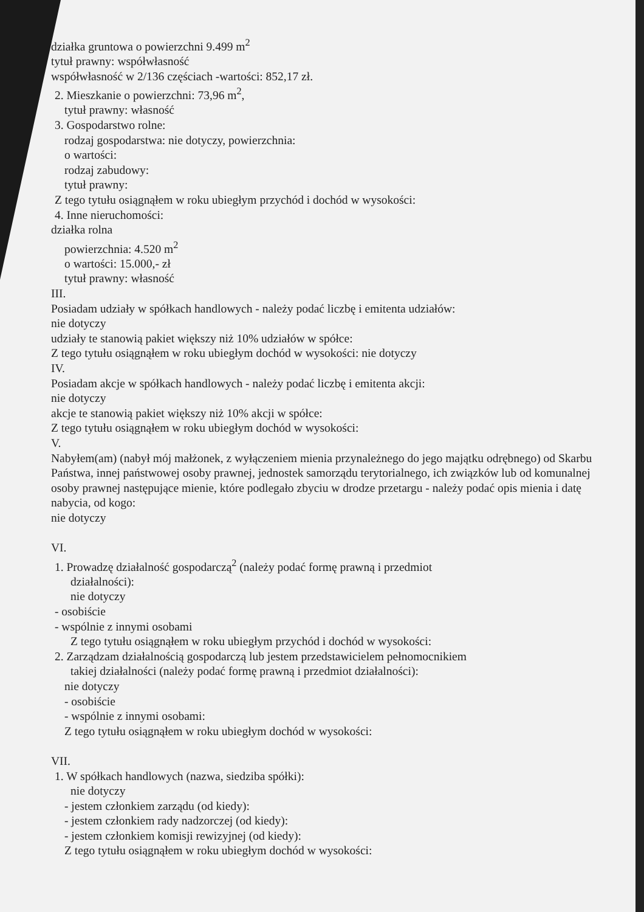działka gruntowa o powierzchni 9.499 m<sup>2</sup>
tytuł prawny: współwłasność
współwłasność w 2/136 częściach -wartości: 852,17 zł.
2. Mieszkanie o powierzchni: 73,96 m<sup>2</sup>,
tytuł prawny: własność
3. Gospodarstwo rolne:
rodzaj gospodarstwa: nie dotyczy, powierzchnia:
o wartości:
rodzaj zabudowy:
tytuł prawny:
Z tego tytułu osiągnąłem w roku ubiegłym przychód i dochód w wysokości:
4. Inne nieruchomości:
działka rolna
powierzchnia: 4.520 m<sup>2</sup>
o wartości: 15.000,- zł
tytuł prawny: własność
III.
Posiadam udziały w spółkach handlowych - należy podać liczbę i emitenta udziałów:
nie dotyczy
udziały te stanowią pakiet większy niż 10% udziałów w spółce:
Z tego tytułu osiągnąłem w roku ubiegłym dochód w wysokości: nie dotyczy
IV.
Posiadam akcje w spółkach handlowych - należy podać liczbę i emitenta akcji:
nie dotyczy
akcje te stanowią pakiet większy niż 10% akcji w spółce:
Z tego tytułu osiągnąłem w roku ubiegłym dochód w wysokości:
V.
Nabyłem(am) (nabył mój małżonek, z wyłączeniem mienia przynależnego do jego majątku odrębnego) od Skarbu Państwa, innej państwowej osoby prawnej, jednostek samorządu terytorialnego, ich związków lub od komunalnej osoby prawnej następujące mienie, które podlegało zbyciu w drodze przetargu - należy podać opis mienia i datę nabycia, od kogo:
nie dotyczy
VI.
1. Prowadzę działalność gospodarczą<sup>2</sup> (należy podać formę prawną i przedmiot
działalności):
nie dotyczy
- osobiście
- wspólnie z innymi osobami
Z tego tytułu osiągnąłem w roku ubiegłym przychód i dochód w wysokości:
2. Zarządzam działalnością gospodarczą lub jestem przedstawicielem pełnomocnikiem
takiej działalności (należy podać formę prawną i przedmiot działalności):
nie dotyczy
- osobiście
- wspólnie z innymi osobami:
Z tego tytułu osiągnąłem w roku ubiegłym dochód w wysokości:
VII.
1. W spółkach handlowych (nazwa, siedziba spółki):
nie dotyczy
- jestem członkiem zarządu (od kiedy):
- jestem członkiem rady nadzorczej (od kiedy):
- jestem członkiem komisji rewizyjnej (od kiedy):
Z tego tytułu osiągnąłem w roku ubiegłym dochód w wysokości: